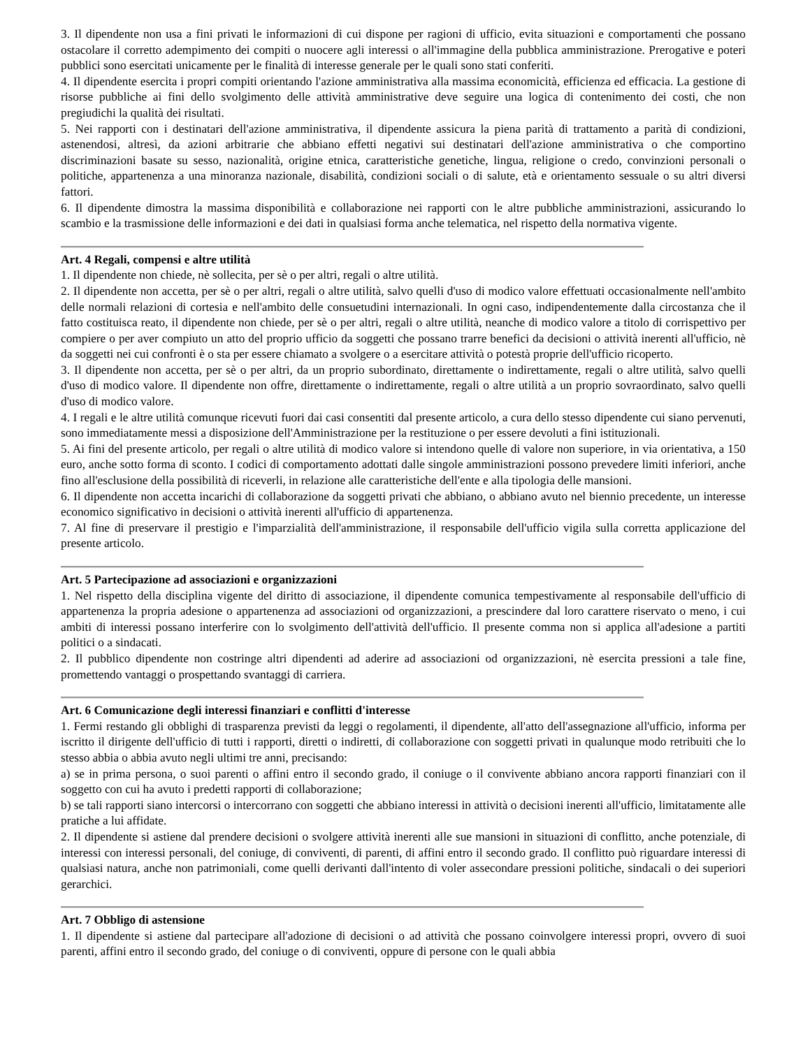3. Il dipendente non usa a fini privati le informazioni di cui dispone per ragioni di ufficio, evita situazioni e comportamenti che possano ostacolare il corretto adempimento dei compiti o nuocere agli interessi o all'immagine della pubblica amministrazione. Prerogative e poteri pubblici sono esercitati unicamente per le finalità di interesse generale per le quali sono stati conferiti.
4. Il dipendente esercita i propri compiti orientando l'azione amministrativa alla massima economicità, efficienza ed efficacia. La gestione di risorse pubbliche ai fini dello svolgimento delle attività amministrative deve seguire una logica di contenimento dei costi, che non pregiudichi la qualità dei risultati.
5. Nei rapporti con i destinatari dell'azione amministrativa, il dipendente assicura la piena parità di trattamento a parità di condizioni, astenendosi, altresì, da azioni arbitrarie che abbiano effetti negativi sui destinatari dell'azione amministrativa o che comportino discriminazioni basate su sesso, nazionalità, origine etnica, caratteristiche genetiche, lingua, religione o credo, convinzioni personali o politiche, appartenenza a una minoranza nazionale, disabilità, condizioni sociali o di salute, età e orientamento sessuale o su altri diversi fattori.
6. Il dipendente dimostra la massima disponibilità e collaborazione nei rapporti con le altre pubbliche amministrazioni, assicurando lo scambio e la trasmissione delle informazioni e dei dati in qualsiasi forma anche telematica, nel rispetto della normativa vigente.
Art. 4 Regali, compensi e altre utilità
1. Il dipendente non chiede, nè sollecita, per sè o per altri, regali o altre utilità.
2. Il dipendente non accetta, per sè o per altri, regali o altre utilità, salvo quelli d'uso di modico valore effettuati occasionalmente nell'ambito delle normali relazioni di cortesia e nell'ambito delle consuetudini internazionali. In ogni caso, indipendentemente dalla circostanza che il fatto costituisca reato, il dipendente non chiede, per sè o per altri, regali o altre utilità, neanche di modico valore a titolo di corrispettivo per compiere o per aver compiuto un atto del proprio ufficio da soggetti che possano trarre benefici da decisioni o attività inerenti all'ufficio, nè da soggetti nei cui confronti è o sta per essere chiamato a svolgere o a esercitare attività o potestà proprie dell'ufficio ricoperto.
3. Il dipendente non accetta, per sè o per altri, da un proprio subordinato, direttamente o indirettamente, regali o altre utilità, salvo quelli d'uso di modico valore. Il dipendente non offre, direttamente o indirettamente, regali o altre utilità a un proprio sovraordinato, salvo quelli d'uso di modico valore.
4. I regali e le altre utilità comunque ricevuti fuori dai casi consentiti dal presente articolo, a cura dello stesso dipendente cui siano pervenuti, sono immediatamente messi a disposizione dell'Amministrazione per la restituzione o per essere devoluti a fini istituzionali.
5. Ai fini del presente articolo, per regali o altre utilità di modico valore si intendono quelle di valore non superiore, in via orientativa, a 150 euro, anche sotto forma di sconto. I codici di comportamento adottati dalle singole amministrazioni possono prevedere limiti inferiori, anche fino all'esclusione della possibilità di riceverli, in relazione alle caratteristiche dell'ente e alla tipologia delle mansioni.
6. Il dipendente non accetta incarichi di collaborazione da soggetti privati che abbiano, o abbiano avuto nel biennio precedente, un interesse economico significativo in decisioni o attività inerenti all'ufficio di appartenenza.
7. Al fine di preservare il prestigio e l'imparzialità dell'amministrazione, il responsabile dell'ufficio vigila sulla corretta applicazione del presente articolo.
Art. 5 Partecipazione ad associazioni e organizzazioni
1. Nel rispetto della disciplina vigente del diritto di associazione, il dipendente comunica tempestivamente al responsabile dell'ufficio di appartenenza la propria adesione o appartenenza ad associazioni od organizzazioni, a prescindere dal loro carattere riservato o meno, i cui ambiti di interessi possano interferire con lo svolgimento dell'attività dell'ufficio. Il presente comma non si applica all'adesione a partiti politici o a sindacati.
2. Il pubblico dipendente non costringe altri dipendenti ad aderire ad associazioni od organizzazioni, nè esercita pressioni a tale fine, promettendo vantaggi o prospettando svantaggi di carriera.
Art. 6 Comunicazione degli interessi finanziari e conflitti d'interesse
1. Fermi restando gli obblighi di trasparenza previsti da leggi o regolamenti, il dipendente, all'atto dell'assegnazione all'ufficio, informa per iscritto il dirigente dell'ufficio di tutti i rapporti, diretti o indiretti, di collaborazione con soggetti privati in qualunque modo retribuiti che lo stesso abbia o abbia avuto negli ultimi tre anni, precisando:
a) se in prima persona, o suoi parenti o affini entro il secondo grado, il coniuge o il convivente abbiano ancora rapporti finanziari con il soggetto con cui ha avuto i predetti rapporti di collaborazione;
b) se tali rapporti siano intercorsi o intercorrano con soggetti che abbiano interessi in attività o decisioni inerenti all'ufficio, limitatamente alle pratiche a lui affidate.
2. Il dipendente si astiene dal prendere decisioni o svolgere attività inerenti alle sue mansioni in situazioni di conflitto, anche potenziale, di interessi con interessi personali, del coniuge, di conviventi, di parenti, di affini entro il secondo grado. Il conflitto può riguardare interessi di qualsiasi natura, anche non patrimoniali, come quelli derivanti dall'intento di voler assecondare pressioni politiche, sindacali o dei superiori gerarchici.
Art. 7 Obbligo di astensione
1. Il dipendente si astiene dal partecipare all'adozione di decisioni o ad attività che possano coinvolgere interessi propri, ovvero di suoi parenti, affini entro il secondo grado, del coniuge o di conviventi, oppure di persone con le quali abbia